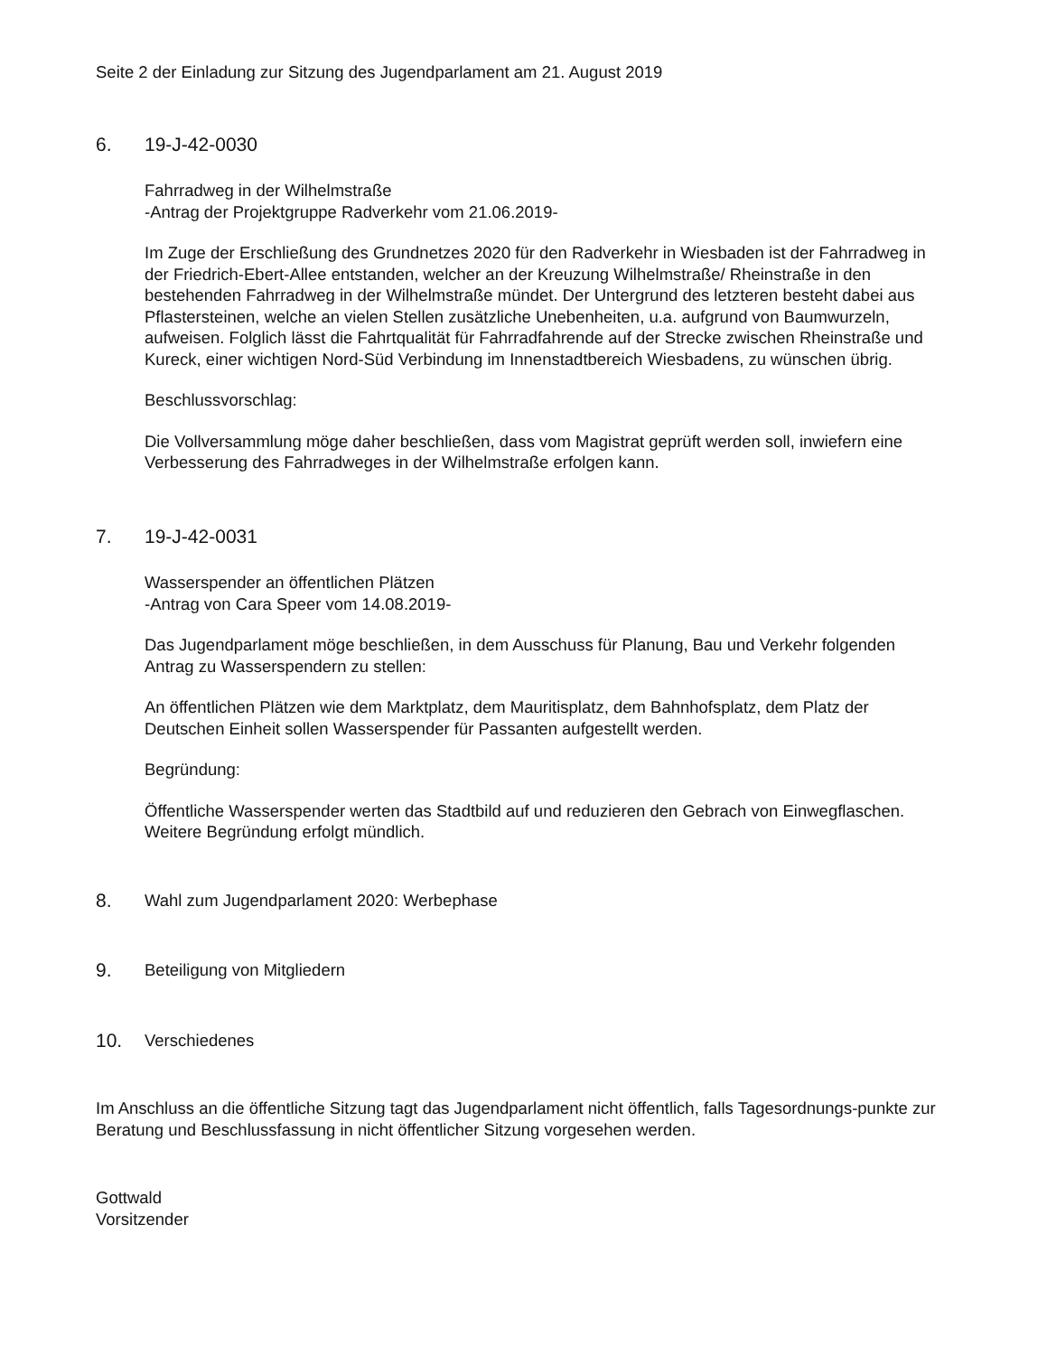Seite 2 der Einladung zur Sitzung des Jugendparlament am 21. August 2019
6. 19-J-42-0030
Fahrradweg in der Wilhelmstraße
-Antrag der Projektgruppe Radverkehr vom 21.06.2019-
Im Zuge der Erschließung des Grundnetzes 2020 für den Radverkehr in Wiesbaden ist der Fahrradweg in der Friedrich-Ebert-Allee entstanden, welcher an der Kreuzung Wilhelmstraße/ Rheinstraße in den bestehenden Fahrradweg in der Wilhelmstraße mündet. Der Untergrund des letzteren besteht dabei aus Pflastersteinen, welche an vielen Stellen zusätzliche Unebenheiten, u.a. aufgrund von Baumwurzeln, aufweisen. Folglich lässt die Fahrtqualität für Fahrradfahrende auf der Strecke zwischen Rheinstraße und Kureck, einer wichtigen Nord-Süd Verbindung im Innenstadtbereich Wiesbadens, zu wünschen übrig.
Beschlussvorschlag:
Die Vollversammlung möge daher beschließen, dass vom Magistrat geprüft werden soll, inwiefern eine Verbesserung des Fahrradweges in der Wilhelmstraße erfolgen kann.
7. 19-J-42-0031
Wasserspender an öffentlichen Plätzen
-Antrag von Cara Speer vom 14.08.2019-
Das Jugendparlament möge beschließen, in dem Ausschuss für Planung, Bau und Verkehr folgenden Antrag zu Wasserspendern zu stellen:
An öffentlichen Plätzen wie dem Marktplatz, dem Mauritisplatz, dem Bahnhofsplatz, dem Platz der Deutschen Einheit sollen Wasserspender für Passanten aufgestellt werden.
Begründung:
Öffentliche Wasserspender werten das Stadtbild auf und reduzieren den Gebrach von Einwegflaschen. Weitere Begründung erfolgt mündlich.
8. Wahl zum Jugendparlament 2020: Werbephase
9. Beteiligung von Mitgliedern
10. Verschiedenes
Im Anschluss an die öffentliche Sitzung tagt das Jugendparlament nicht öffentlich, falls Tagesordnungs-punkte zur Beratung und Beschlussfassung in nicht öffentlicher Sitzung vorgesehen werden.
Gottwald
Vorsitzender